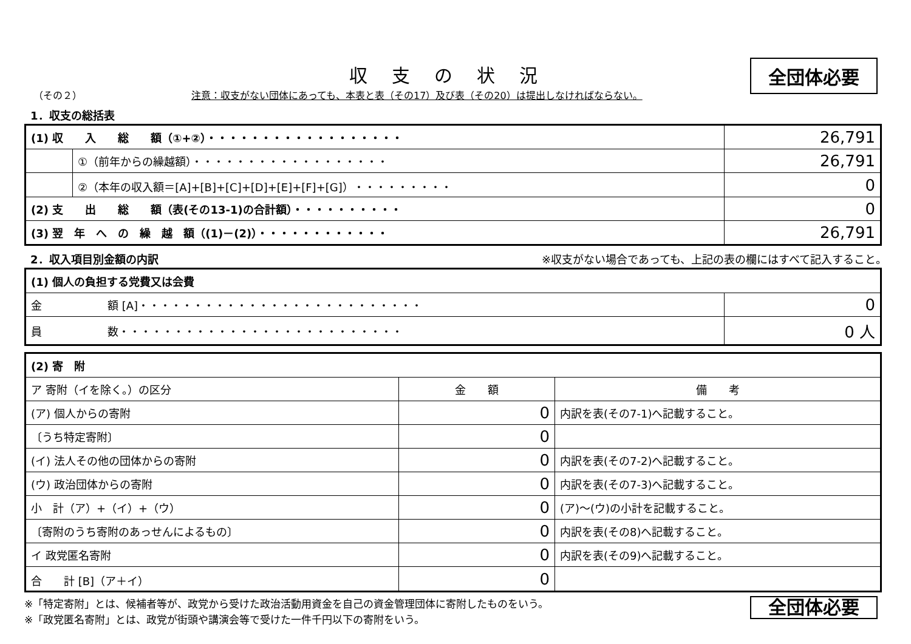収支の状況
全団体必要
（その２） 注意：収支がない団体にあっても、本表と表（その17）及び表（その20）は提出しなければならない。
1．収支の総括表
| (1) 収 入 総 額（①+②）・・・・・・・・・・・・・・・・・・ | | 26,791 |
| | ①（前年からの繰越額）・・・・・・・・・・・・・・・・・・ | 26,791 |
| | ②（本年の収入額＝[A]+[B]+[C]+[D]+[E]+[F]+[G]）・・・・・・・・・ | 0 |
| (2) 支 出 総 額（表(その13-1)の合計額）・・・・・・・・・・ | | 0 |
| (3) 翌 年 へ の 繰 越 額（(1)－(2)）・・・・・・・・・・・・ | | 26,791 |
2．収入項目別金額の内訳 ※収支がない場合であっても、上記の表の欄にはすべて記入すること。
| (1) 個人の負担する党費又は会費 | |
| 金 額 [A]・・・・・・・・・・・・・・・・・・・・・・・・・・ | 0 |
| 員 数・・・・・・・・・・・・・・・・・・・・・・・・・・ | 0 人 |
| (2) 寄 附 | | |
| ア 寄附（イを除く。）の区分 | 金 額 | 備 考 |
| (ア) 個人からの寄附 | 0 | 内訳を表(その7-1)へ記載すること。 |
| 〔うち特定寄附〕 | 0 | |
| (イ) 法人その他の団体からの寄附 | 0 | 内訳を表(その7-2)へ記載すること。 |
| (ウ) 政治団体からの寄附 | 0 | 内訳を表(その7-3)へ記載すること。 |
| 小 計（ア）+（イ）+（ウ） | 0 | (ア)～(ウ)の小計を記載すること。 |
| 〔寄附のうち寄附のあっせんによるもの〕 | 0 | 内訳を表(その8)へ記載すること。 |
| イ 政党匿名寄附 | 0 | 内訳を表(その9)へ記載すること。 |
| 合 計 [B]（ア＋イ） | 0 | |
全団体必要
※「特定寄附」とは、候補者等が、政党から受けた政治活動用資金を自己の資金管理団体に寄附したものをいう。
※「政党匿名寄附」とは、政党が街頭や講演会等で受けた一件千円以下の寄附をいう。